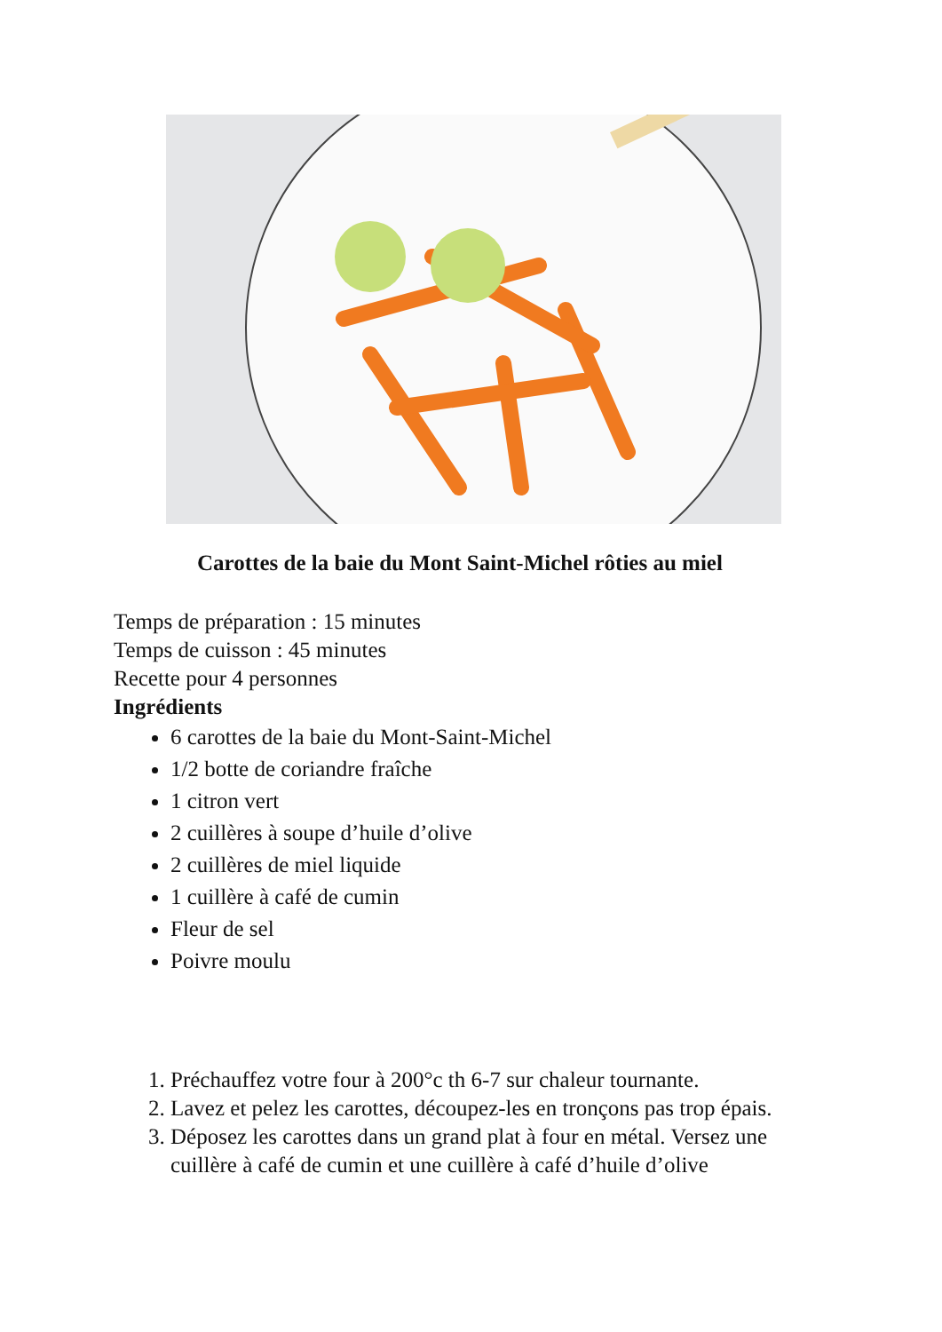Carottes de la baie du Mont Saint-Michel rôties au miel
Temps de préparation : 15 minutes
Temps de cuisson : 45 minutes
Recette pour 4 personnes
Ingrédients
6 carottes de la baie du Mont-Saint-Michel
1/2 botte de coriandre fraîche
1 citron vert
2 cuillères à soupe d’huile d’olive
2 cuillères de miel liquide
1 cuillère à café de cumin
Fleur de sel
Poivre moulu
1. Préchauffez votre four à 200°c th 6-7 sur chaleur tournante.
2. Lavez et pelez les carottes, découpez-les en tronçons pas trop épais.
3. Déposez les carottes dans un grand plat à four en métal. Versez une cuillère à café de cumin et une cuillère à café d’huile d’olive